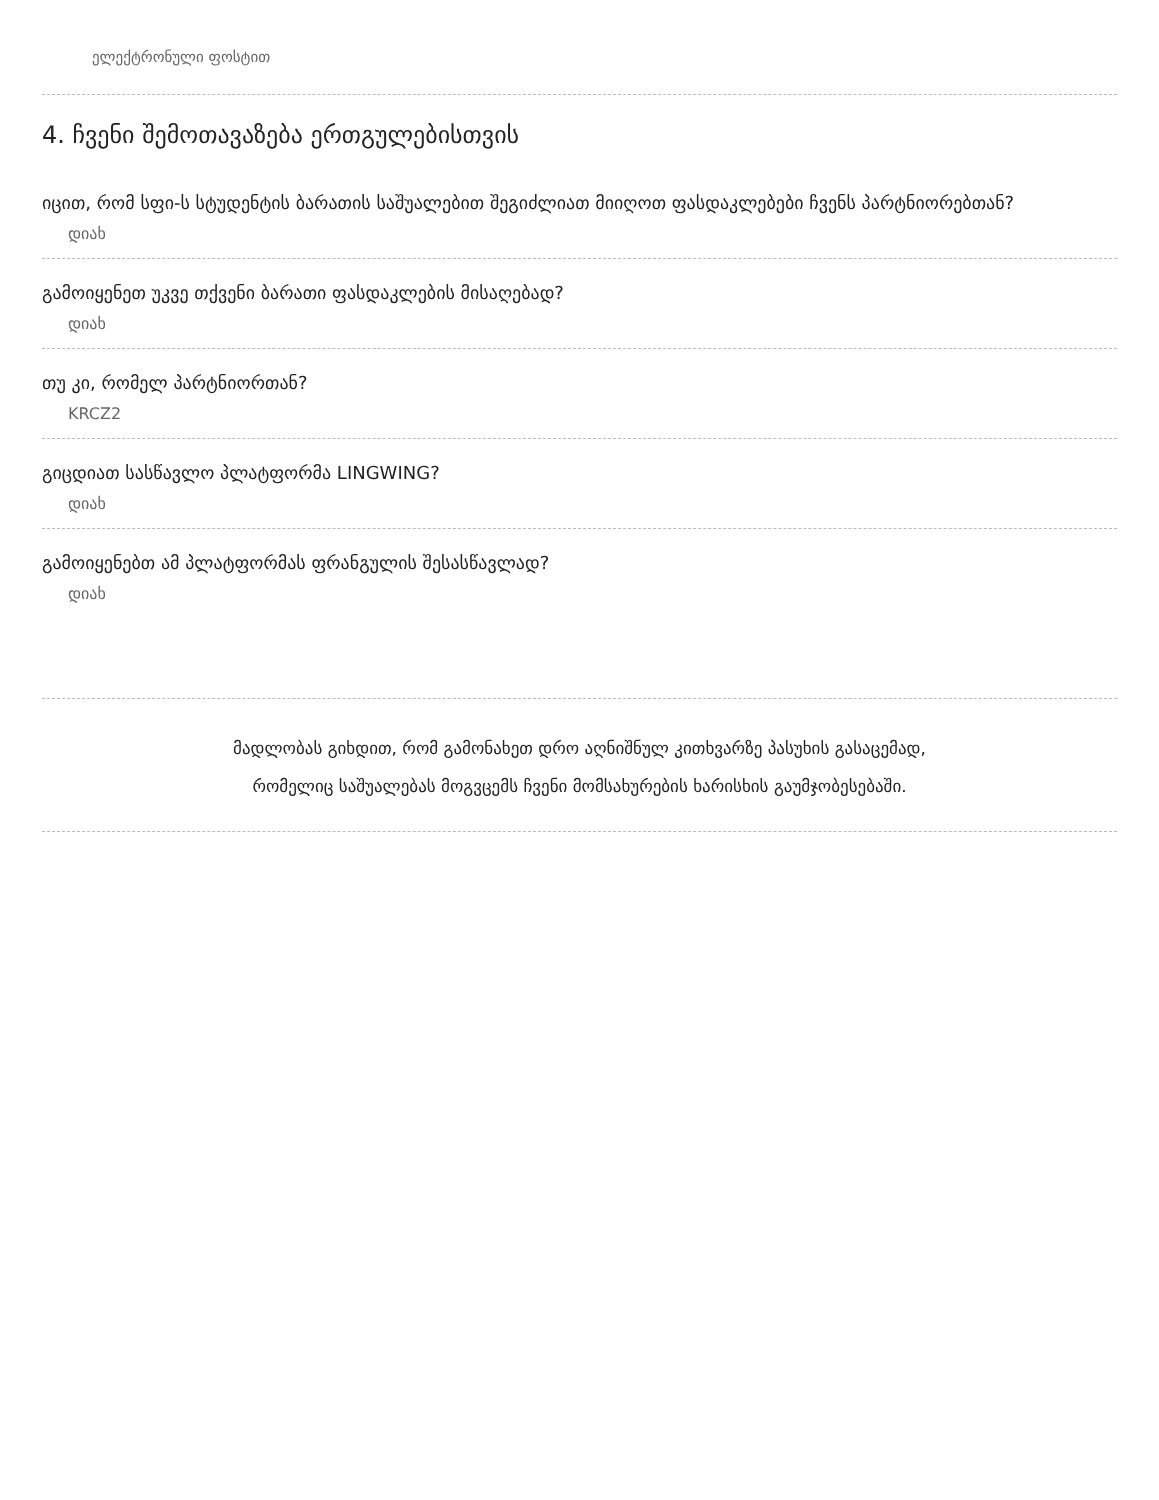ელექტრონული ფოსტით
4. ჩვენი შემოთავაზება ერთგულებისთვის
იცით, რომ სფი-ს სტუდენტის ბარათის საშუალებით შეგიძლიათ მიიღოთ ფასდაკლებები ჩვენს პარტნიორებთან?
დიახ
გამოიყენეთ უკვე თქვენი ბარათი ფასდაკლების მისაღებად?
დიახ
თუ კი, რომელ პარტნიორთან?
KRCZ2
გიცდიათ სასწავლო პლატფორმა LINGWING?
დიახ
გამოიყენებთ ამ პლატფორმას ფრანგულის შესასწავლად?
დიახ
მადლობას გიხდით, რომ გამონახეთ დრო აღნიშნულ კითხვარზე პასუხის გასაცემად,
რომელიც საშუალებას მოგვცემს ჩვენი მომსახურების ხარისხის გაუმჯობესებაში.